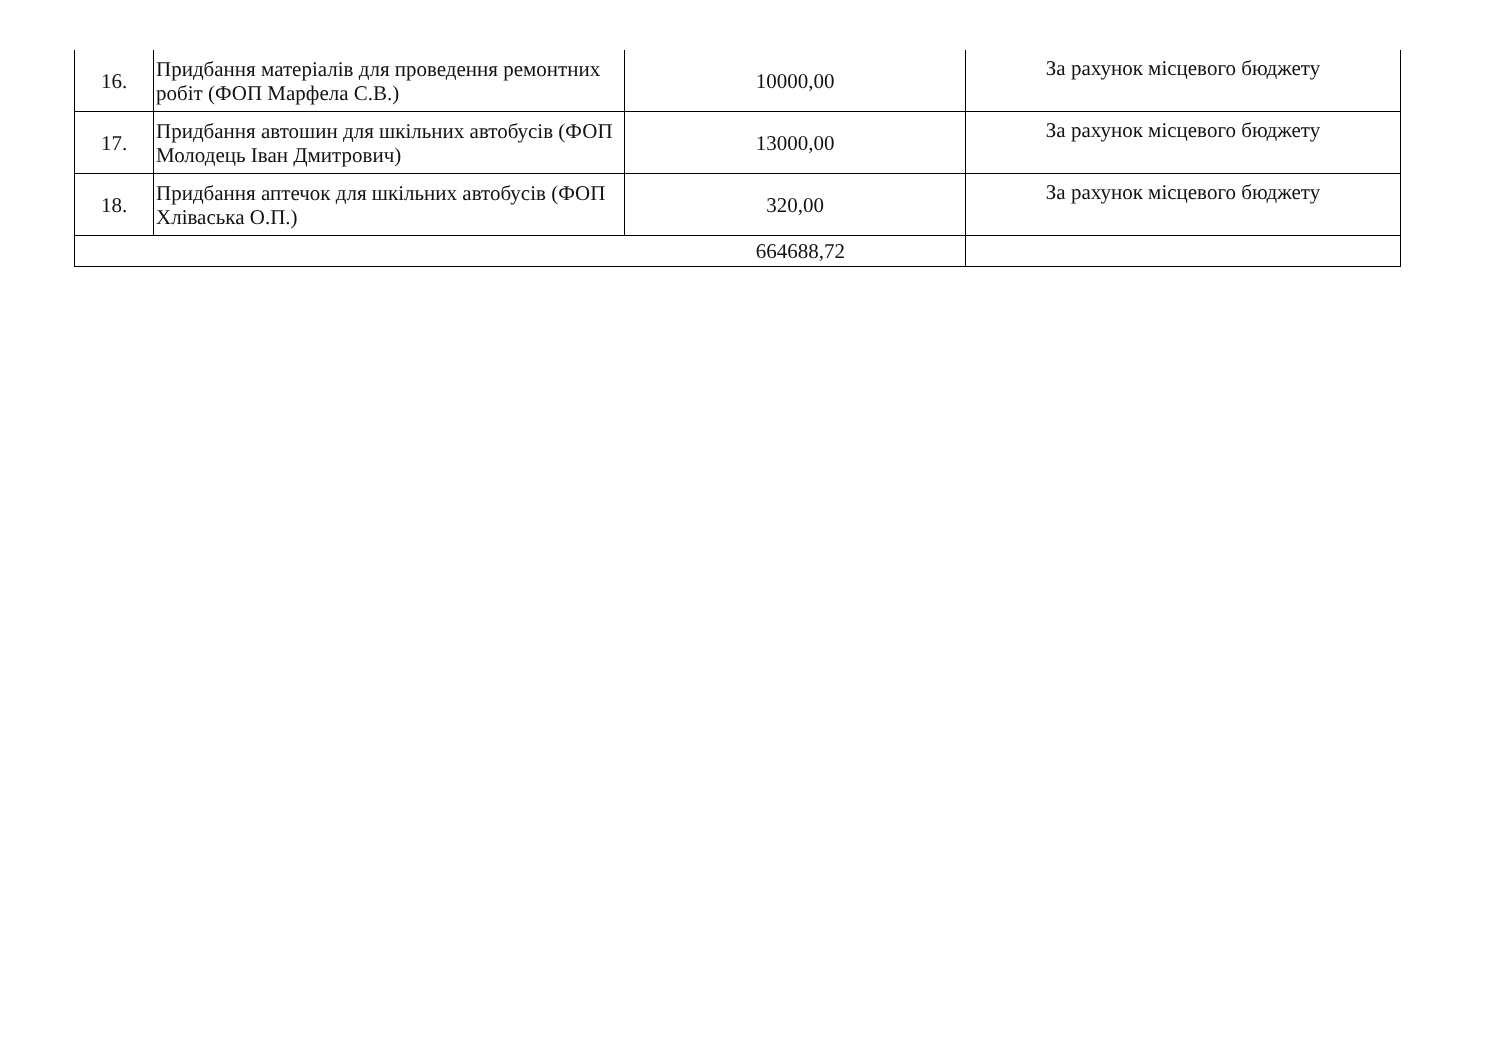| 16. | Придбання матеріалів для проведення ремонтних робіт (ФОП Марфела С.В.) | 10000,00 | За рахунок місцевого бюджету |
| 17. | Придбання автошин для шкільних автобусів (ФОП Молодець Іван Дмитрович) | 13000,00 | За рахунок місцевого бюджету |
| 18. | Придбання аптечок для шкільних автобусів (ФОП Хліваська О.П.) | 320,00 | За рахунок місцевого бюджету |
| 664688,72 | | | |